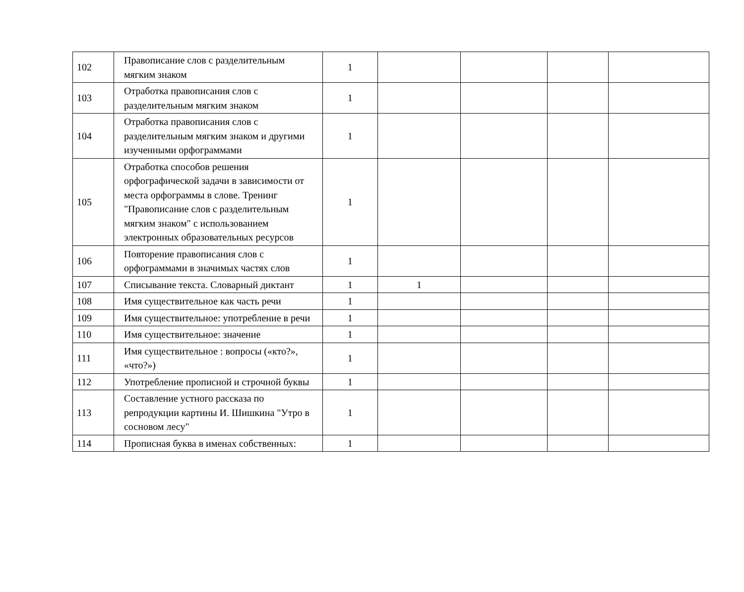| 102 | Правописание слов с разделительным мягким знаком | 1 | | | | |
| 103 | Отработка правописания слов с разделительным мягким знаком | 1 | | | | |
| 104 | Отработка правописания слов с разделительным мягким знаком и другими изученными орфограммами | 1 | | | | |
| 105 | Отработка способов решения орфографической задачи в зависимости от места орфограммы в слове. Тренинг "Правописание слов с разделительным мягким знаком" с использованием электронных образовательных ресурсов | 1 | | | | |
| 106 | Повторение правописания слов с орфограммами в значимых частях слов | 1 | | | | |
| 107 | Списывание текста. Словарный диктант | 1 | 1 | | | |
| 108 | Имя существительное как часть речи | 1 | | | | |
| 109 | Имя существительное: употребление в речи | 1 | | | | |
| 110 | Имя существительное: значение | 1 | | | | |
| 111 | Имя существительное : вопросы («кто?», «что?») | 1 | | | | |
| 112 | Употребление прописной и строчной буквы | 1 | | | | |
| 113 | Составление устного рассказа по репродукции картины И. Шишкина "Утро в сосновом лесу" | 1 | | | | |
| 114 | Прописная буква в именах собственных: | 1 | | | | |